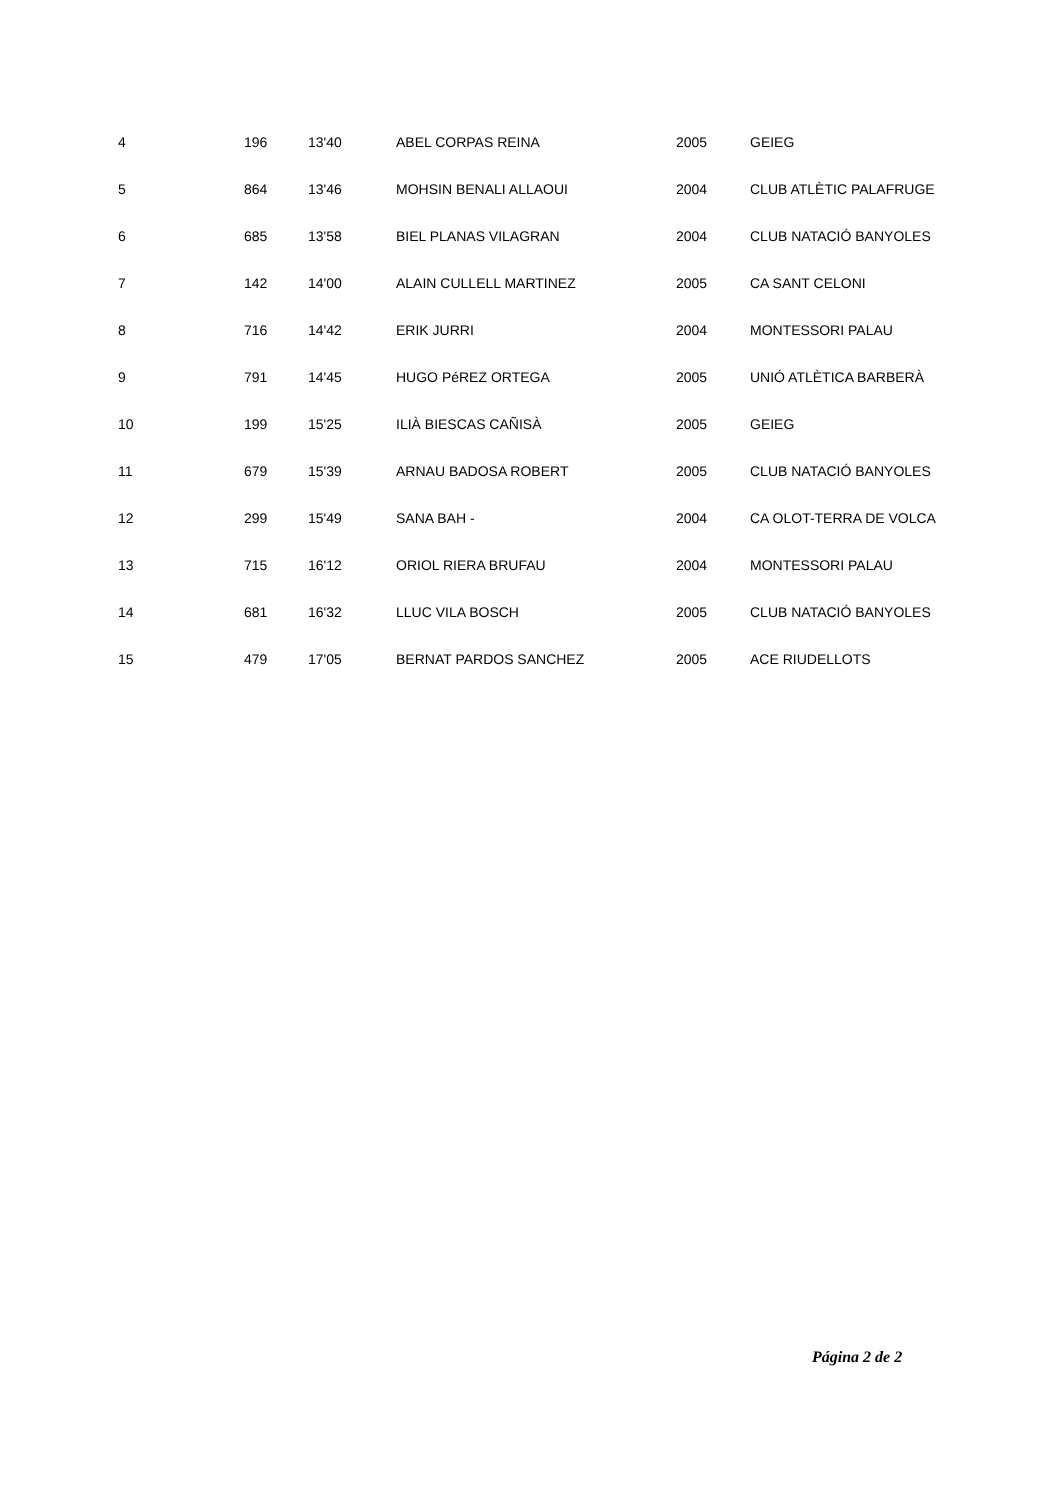| 4 | 196 | 13'40 | ABEL CORPAS REINA | 2005 | GEIEG |
| 5 | 864 | 13'46 | MOHSIN BENALI ALLAOUI | 2004 | CLUB ATLÈTIC PALAFRUGE |
| 6 | 685 | 13'58 | BIEL PLANAS VILAGRAN | 2004 | CLUB NATACIÓ BANYOLES |
| 7 | 142 | 14'00 | ALAIN CULLELL MARTINEZ | 2005 | CA SANT CELONI |
| 8 | 716 | 14'42 | ERIK JURRI | 2004 | MONTESSORI PALAU |
| 9 | 791 | 14'45 | HUGO PéREZ ORTEGA | 2005 | UNIÓ ATLÈTICA BARBERÀ |
| 10 | 199 | 15'25 | ILIÀ BIESCAS CAÑISÀ | 2005 | GEIEG |
| 11 | 679 | 15'39 | ARNAU BADOSA ROBERT | 2005 | CLUB NATACIÓ BANYOLES |
| 12 | 299 | 15'49 | SANA BAH - | 2004 | CA OLOT-TERRA DE VOLCA |
| 13 | 715 | 16'12 | ORIOL RIERA BRUFAU | 2004 | MONTESSORI PALAU |
| 14 | 681 | 16'32 | LLUC VILA BOSCH | 2005 | CLUB NATACIÓ BANYOLES |
| 15 | 479 | 17'05 | BERNAT PARDOS SANCHEZ | 2005 | ACE RIUDELLOTS |
Página 2 de 2